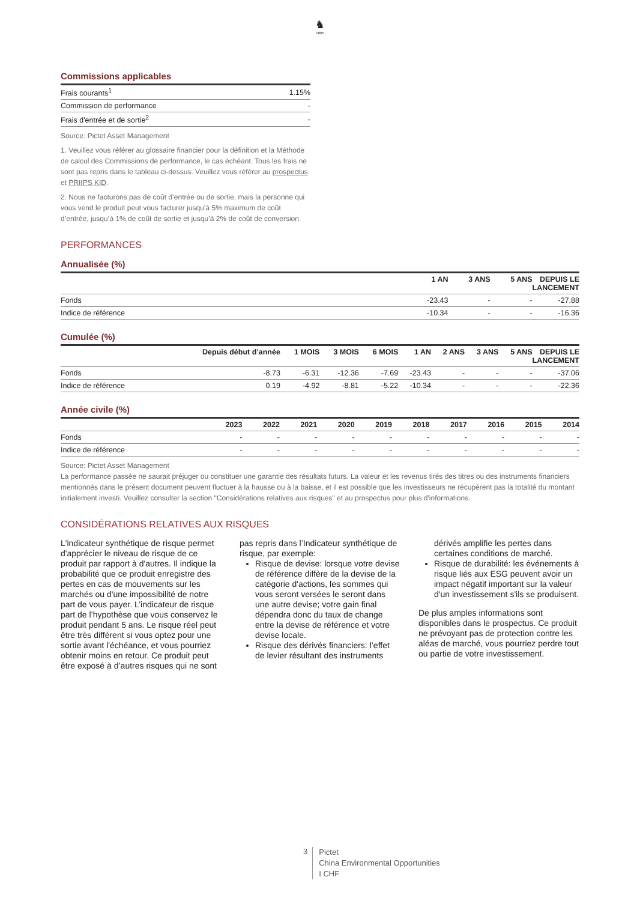♞
1805
Commissions applicables
| Frais courants<sup>1</sup> | 1.15% |
| Commission de performance | - |
| Frais d'entrée et de sortie<sup>2</sup> | - |
Source: Pictet Asset Management
1. Veuillez vous référer au glossaire financier pour la définition et la Méthode de calcul des Commissions de performance, le cas échéant. Tous les frais ne sont pas repris dans le tableau ci-dessus. Veuillez vous référer au prospectus et PRIIPS KID.
2. Nous ne facturons pas de coût d’entrée ou de sortie, mais la personne qui vous vend le produit peut vous facturer jusqu’à 5% maximum de coût d’entrée, jusqu’à 1% de coût de sortie et jusqu’à 2% de coût de conversion.
PERFORMANCES
Annualisée (%)
| | 1 AN | 3 ANS | 5 ANS | DEPUIS LE LANCEMENT |
| --- | --- | --- | --- | --- |
| Fonds | -23.43 | - | - | -27.88 |
| Indice de référence | -10.34 | - | - | -16.36 |
Cumulée (%)
| | Depuis début d’année | 1 MOIS | 3 MOIS | 6 MOIS | 1 AN | 2 ANS | 3 ANS | 5 ANS | DEPUIS LE LANCEMENT |
| --- | --- | --- | --- | --- | --- | --- | --- | --- | --- |
| Fonds | -8.73 | -6.31 | -12.36 | -7.69 | -23.43 | - | - | - | -37.06 |
| Indice de référence | 0.19 | -4.92 | -8.81 | -5.22 | -10.34 | - | - | - | -22.36 |
Année civile (%)
| | 2023 | 2022 | 2021 | 2020 | 2019 | 2018 | 2017 | 2016 | 2015 | 2014 |
| --- | --- | --- | --- | --- | --- | --- | --- | --- | --- | --- |
| Fonds | - | - | - | - | - | - | - | - | - | - |
| Indice de référence | - | - | - | - | - | - | - | - | - | - |
Source: Pictet Asset Management
La performance passée ne saurait préjuger ou constituer une garantie des résultats futurs. La valeur et les revenus tirés des titres ou des instruments financiers mentionnés dans le présent document peuvent fluctuer à la hausse ou à la baisse, et il est possible que les investisseurs ne récupèrent pas la totalité du montant initialement investi. Veuillez consulter la section "Considérations relatives aux risques" et au prospectus pour plus d'informations.
CONSIDÉRATIONS RELATIVES AUX RISQUES
L'indicateur synthétique de risque permet d'apprécier le niveau de risque de ce produit par rapport à d'autres. Il indique la probabilité que ce produit enregistre des pertes en cas de mouvements sur les marchés ou d'une impossibilité de notre part de vous payer. L’indicateur de risque part de l’hypothèse que vous conservez le produit pendant 5 ans. Le risque réel peut être très différent si vous optez pour une sortie avant l'échéance, et vous pourriez obtenir moins en retour. Ce produit peut être exposé à d’autres risques qui ne sont pas repris dans l’Indicateur synthétique de risque, par exemple:
Risque de devise: lorsque votre devise de référence diffère de la devise de la catégorie d'actions, les sommes qui vous seront versées le seront dans une autre devise; votre gain final dépendra donc du taux de change entre la devise de référence et votre devise locale.
Risque des dérivés financiers: l’effet de levier résultant des instruments dérivés amplifie les pertes dans certaines conditions de marché.
Risque de durabilité: les événements à risque liés aux ESG peuvent avoir un impact négatif important sur la valeur d'un investissement s'ils se produisent.
De plus amples informations sont disponibles dans le prospectus. Ce produit ne prévoyant pas de protection contre les aléas de marché, vous pourriez perdre tout ou partie de votre investissement.
3
Pictet
China Environmental Opportunities
I CHF